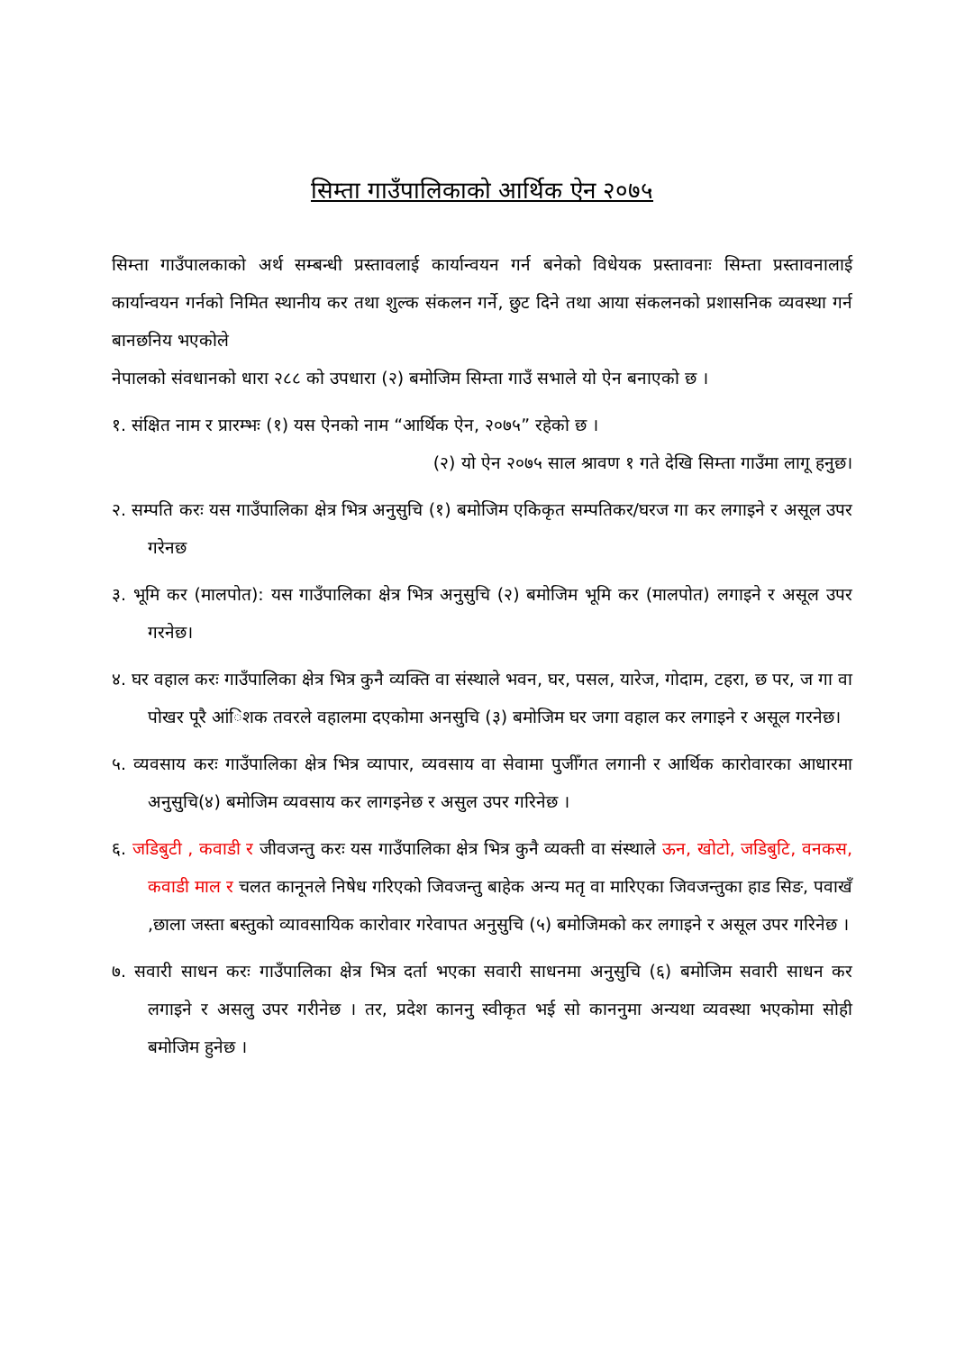सिम्ता गाउँपालिकाको आर्थिक ऐन २०७५
सिम्ता गाउँपालकाको अर्थ सम्बन्धी प्रस्तावलाई कार्यान्वयन गर्न बनेको विधेयक प्रस्तावनाः सिम्ता प्रस्तावनालाई कार्यान्वयन गर्नको निमित स्थानीय कर तथा शुल्क संकलन गर्ने, छुट दिने तथा आया संकलनको प्रशासनिक व्यवस्था गर्न बानछनिय भएकोले
नेपालको संवधानको धारा २८८ को उपधारा (२) बमोजिम सिम्ता गाउँ सभाले यो ऐन बनाएको छ ।
१. संक्षित नाम र प्रारम्भः (१) यस ऐनको नाम “आर्थिक ऐन, २०७५” रहेको छ ।
(२) यो ऐन २०७५ साल श्रावण १ गते देखि सिम्ता गाउँमा लागू हनुछ।
२. सम्पति करः यस गाउँपालिका क्षेत्र भित्र अनुसुचि (१) बमोजिम एकिकृत सम्पतिकर/घरज गा कर लगाइने र असूल उपर गरेनछ
३. भूमि कर (मालपोत): यस गाउँपालिका क्षेत्र भित्र अनुसुचि (२) बमोजिम भूमि कर (मालपोत) लगाइने र असूल उपर गरनेछ।
४. घर वहाल करः गाउँपालिका क्षेत्र भित्र कुनै व्यक्ति वा संस्थाले भवन, घर, पसल, यारेज, गोदाम, टहरा, छ पर, ज गा वा पोखर पूरै आंिशक तवरले वहालमा दएकोमा अनसुचि (३) बमोजिम घर जगा वहाल कर लगाइने र असूल गरनेछ।
५. व्यवसाय करः गाउँपालिका क्षेत्र भित्र व्यापार, व्यवसाय वा सेवामा पुजीँगत लगानी र आर्थिक कारोवारका आधारमा अनुसुचि(४) बमोजिम व्यवसाय कर लागइनेछ र असुल उपर गरिनेछ ।
६. जडिबुटी , कवाडी र जीवजन्तु करः यस गाउँपालिका क्षेत्र भित्र कुनै व्यक्ती वा संस्थाले ऊन, खोटो, जडिबुटि, वनकस, कवाडी माल र चलत कानूनले निषेध गरिएको जिवजन्तु बाहेक अन्य मतृ वा मारिएका जिवजन्तुका हाड सिङ, पवाखँ ,छाला जस्ता बस्तुको व्यावसायिक कारोवार गरेवापत अनुसुचि (५) बमोजिमको कर लगाइने र असूल उपर गरिनेछ ।
७. सवारी साधन करः गाउँपालिका क्षेत्र भित्र दर्ता भएका सवारी साधनमा अनुसुचि (६) बमोजिम सवारी साधन कर लगाइने र असलु उपर गरीनेछ । तर, प्रदेश काननु स्वीकृत भई सो काननुमा अन्यथा व्यवस्था भएकोमा सोही बमोजिम हुनेछ ।